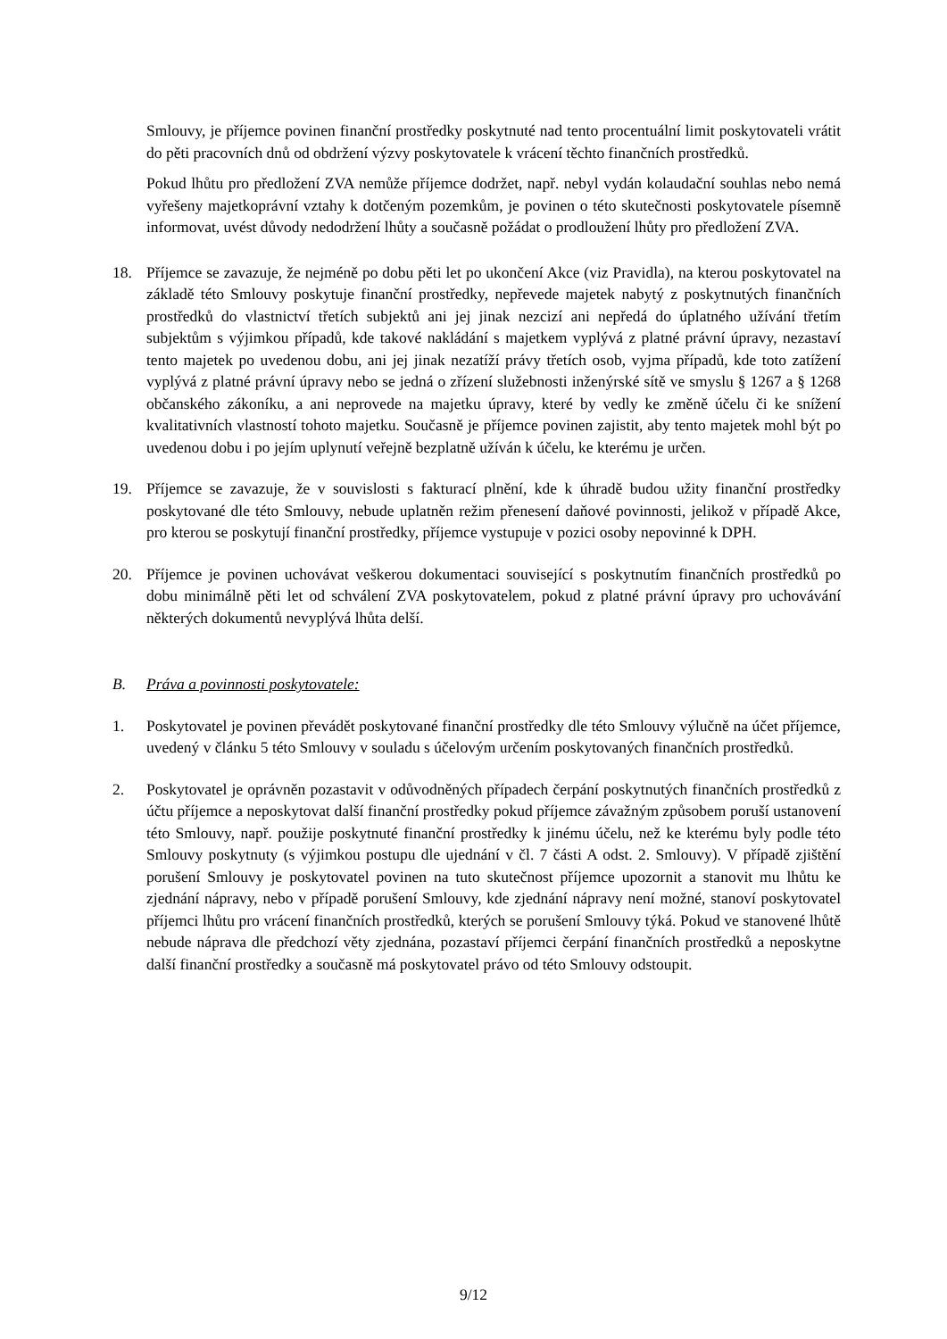Smlouvy, je příjemce povinen finanční prostředky poskytnuté nad tento procentuální limit poskytovateli vrátit do pěti pracovních dnů od obdržení výzvy poskytovatele k vrácení těchto finančních prostředků.
Pokud lhůtu pro předložení ZVA nemůže příjemce dodržet, např. nebyl vydán kolaudační souhlas nebo nemá vyřešeny majetkoprávní vztahy k dotčeným pozemkům, je povinen o této skutečnosti poskytovatele písemně informovat, uvést důvody nedodržení lhůty a současně požádat o prodloužení lhůty pro předložení ZVA.
18. Příjemce se zavazuje, že nejméně po dobu pěti let po ukončení Akce (viz Pravidla), na kterou poskytovatel na základě této Smlouvy poskytuje finanční prostředky, nepřevede majetek nabytý z poskytnutých finančních prostředků do vlastnictví třetích subjektů ani jej jinak nezcizí ani nepředá do úplatného užívání třetím subjektům s výjimkou případů, kde takové nakládání s majetkem vyplývá z platné právní úpravy, nezastaví tento majetek po uvedenou dobu, ani jej jinak nezatíží právy třetích osob, vyjma případů, kde toto zatížení vyplývá z platné právní úpravy nebo se jedná o zřízení služebnosti inženýrské sítě ve smyslu § 1267 a § 1268 občanského zákoníku, a ani neprovede na majetku úpravy, které by vedly ke změně účelu či ke snížení kvalitativních vlastností tohoto majetku. Současně je příjemce povinen zajistit, aby tento majetek mohl být po uvedenou dobu i po jejím uplynutí veřejně bezplatně užíván k účelu, ke kterému je určen.
19. Příjemce se zavazuje, že v souvislosti s fakturací plnění, kde k úhradě budou užity finanční prostředky poskytované dle této Smlouvy, nebude uplatněn režim přenesení daňové povinnosti, jelikož v případě Akce, pro kterou se poskytují finanční prostředky, příjemce vystupuje v pozici osoby nepovinné k DPH.
20. Příjemce je povinen uchovávat veškerou dokumentaci související s poskytnutím finančních prostředků po dobu minimálně pěti let od schválení ZVA poskytovatelem, pokud z platné právní úpravy pro uchovávání některých dokumentů nevyplývá lhůta delší.
B. Práva a povinnosti poskytovatele:
1. Poskytovatel je povinen převádět poskytované finanční prostředky dle této Smlouvy výlučně na účet příjemce, uvedený v článku 5 této Smlouvy v souladu s účelovým určením poskytovaných finančních prostředků.
2. Poskytovatel je oprávněn pozastavit v odůvodněných případech čerpání poskytnutých finančních prostředků z účtu příjemce a neposkytovat další finanční prostředky pokud příjemce závažným způsobem poruší ustanovení této Smlouvy, např. použije poskytnuté finanční prostředky k jinému účelu, než ke kterému byly podle této Smlouvy poskytnuty (s výjimkou postupu dle ujednání v čl. 7 části A odst. 2. Smlouvy). V případě zjištění porušení Smlouvy je poskytovatel povinen na tuto skutečnost příjemce upozornit a stanovit mu lhůtu ke zjednání nápravy, nebo v případě porušení Smlouvy, kde zjednání nápravy není možné, stanoví poskytovatel příjemci lhůtu pro vrácení finančních prostředků, kterých se porušení Smlouvy týká. Pokud ve stanovené lhůtě nebude náprava dle předchozí věty zjednána, pozastaví příjemci čerpání finančních prostředků a neposkytne další finanční prostředky a současně má poskytovatel právo od této Smlouvy odstoupit.
9/12